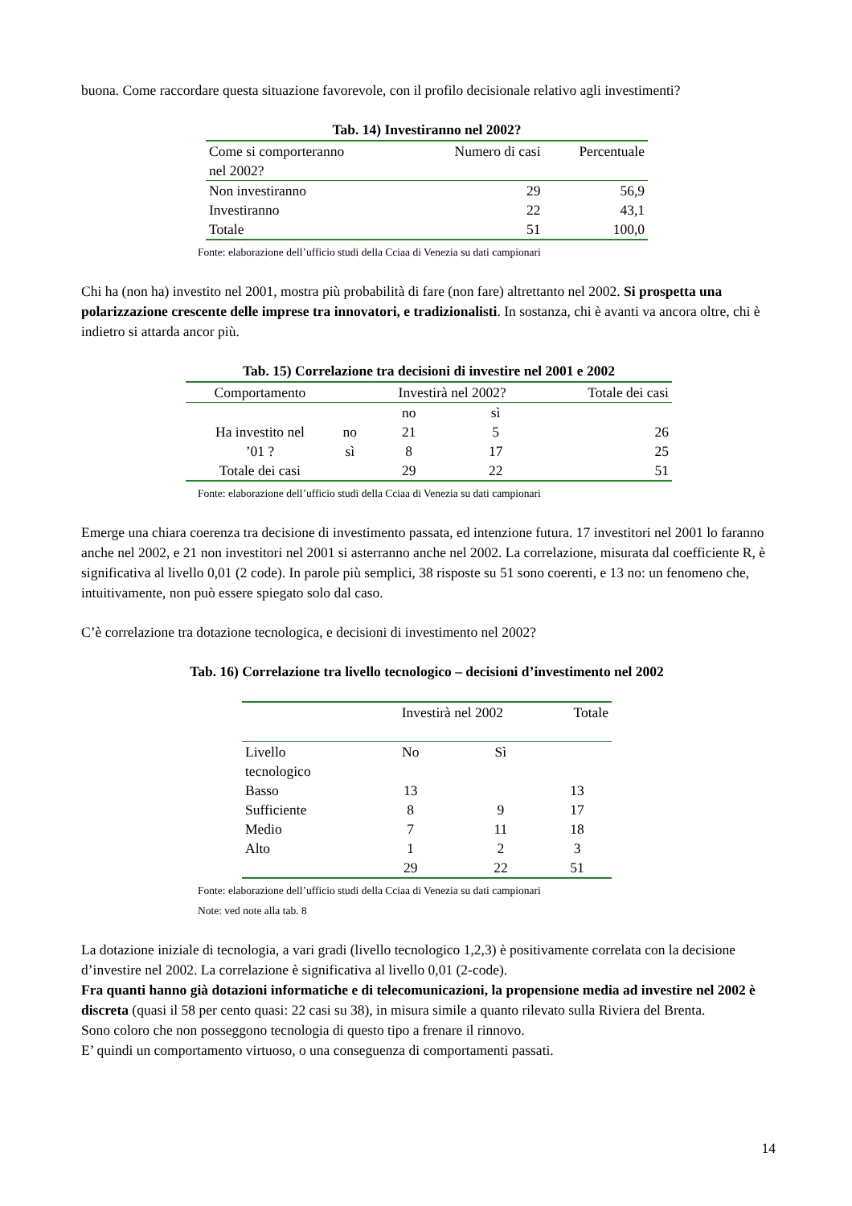buona. Come raccordare questa situazione favorevole, con il profilo decisionale relativo agli investimenti?
Tab. 14) Investiranno nel 2002?
| Come si comporteranno nel 2002? | Numero di casi | Percentuale |
| Non investiranno | 29 | 56,9 |
| Investiranno | 22 | 43,1 |
| Totale | 51 | 100,0 |
Fonte: elaborazione dell’ufficio studi della Cciaa di Venezia su dati campionari
Chi ha (non ha) investito nel 2001, mostra più probabilità di fare (non fare) altrettanto nel 2002. Si prospetta una polarizzazione crescente delle imprese tra innovatori, e tradizionalisti. In sostanza, chi è avanti va ancora oltre, chi è indietro si attarda ancor più.
Tab. 15) Correlazione tra decisioni di investire nel 2001 e 2002
| Comportamento | | Investirà nel 2002? | | Totale dei casi |
| | | no | sì | |
| Ha investito nel | no | 21 | 5 | 26 |
| ’01 ? | sì | 8 | 17 | 25 |
| Totale dei casi | | 29 | 22 | 51 |
Fonte: elaborazione dell’ufficio studi della Cciaa di Venezia su dati campionari
Emerge una chiara coerenza tra decisione di investimento passata, ed intenzione futura. 17 investitori nel 2001 lo faranno anche nel 2002, e 21 non investitori nel 2001 si asterranno anche nel 2002. La correlazione, misurata dal coefficiente R, è significativa al livello 0,01 (2 code). In parole più semplici, 38 risposte su 51 sono coerenti, e 13 no: un fenomeno che, intuitivamente, non può essere spiegato solo dal caso.
C’è correlazione tra dotazione tecnologica, e decisioni di investimento nel 2002?
Tab. 16) Correlazione tra livello tecnologico – decisioni d’investimento nel 2002
| | Investirà nel 2002 | | Totale |
| Livello tecnologico | No | Sì | |
| Basso | 13 | | 13 |
| Sufficiente | 8 | 9 | 17 |
| Medio | 7 | 11 | 18 |
| Alto | 1 | 2 | 3 |
| | 29 | 22 | 51 |
Fonte: elaborazione dell’ufficio studi della Cciaa di Venezia su dati campionari
Note: ved note alla tab. 8
La dotazione iniziale di tecnologia, a vari gradi (livello tecnologico 1,2,3) è positivamente correlata con la decisione d’investire nel 2002. La correlazione è significativa al livello 0,01 (2-code).
Fra quanti hanno già dotazioni informatiche e di telecomunicazioni, la propensione media ad investire nel 2002 è discreta (quasi il 58 per cento quasi: 22 casi su 38), in misura simile a quanto rilevato sulla Riviera del Brenta.
Sono coloro che non posseggono tecnologia di questo tipo a frenare il rinnovo.
E’ quindi un comportamento virtuoso, o una conseguenza di comportamenti passati.
14